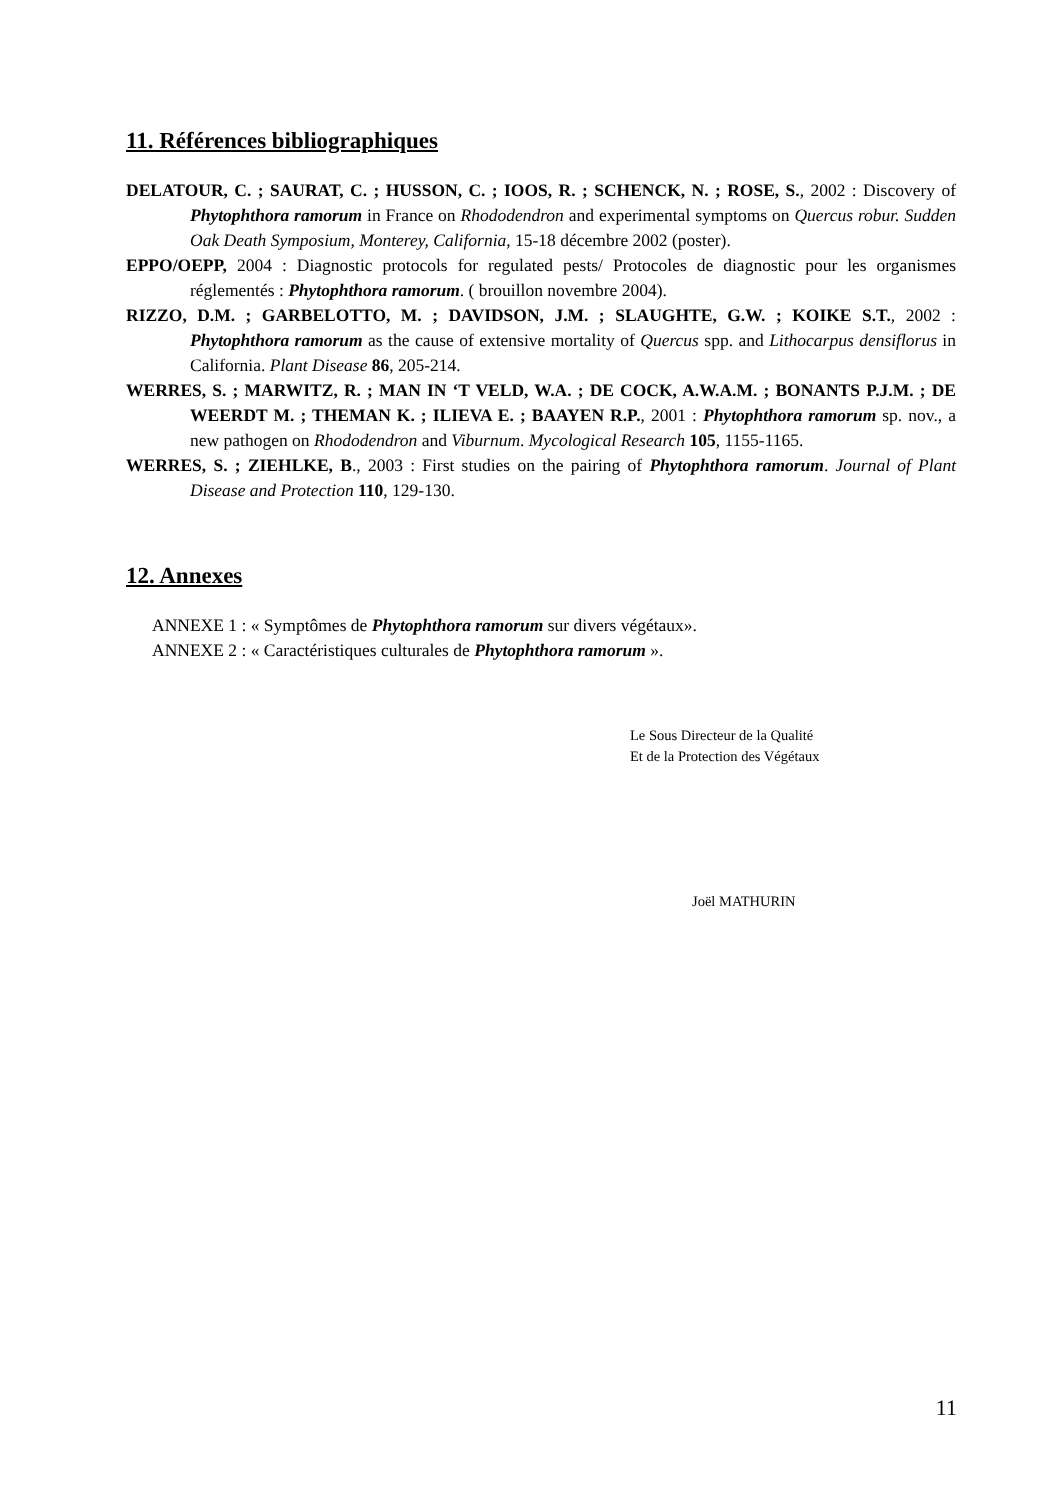11. Références bibliographiques
DELATOUR, C. ; SAURAT, C. ; HUSSON, C. ; IOOS, R. ; SCHENCK, N. ; ROSE, S., 2002 : Discovery of Phytophthora ramorum in France on Rhododendron and experimental symptoms on Quercus robur. Sudden Oak Death Symposium, Monterey, California, 15-18 décembre 2002 (poster).
EPPO/OEPP, 2004 : Diagnostic protocols for regulated pests/ Protocoles de diagnostic pour les organismes réglementés : Phytophthora ramorum. ( brouillon novembre 2004).
RIZZO, D.M. ; GARBELOTTO, M. ; DAVIDSON, J.M. ; SLAUGHTE, G.W. ; KOIKE S.T., 2002 : Phytophthora ramorum as the cause of extensive mortality of Quercus spp. and Lithocarpus densiflorus in California. Plant Disease 86, 205-214.
WERRES, S. ; MARWITZ, R. ; MAN IN ‘T VELD, W.A. ; DE COCK, A.W.A.M. ; BONANTS P.J.M. ; DE WEERDT M. ; THEMAN K. ; ILIEVA E. ; BAAYEN R.P., 2001 : Phytophthora ramorum sp. nov., a new pathogen on Rhododendron and Viburnum. Mycological Research 105, 1155-1165.
WERRES, S. ; ZIEHLKE, B., 2003 : First studies on the pairing of Phytophthora ramorum. Journal of Plant Disease and Protection 110, 129-130.
12. Annexes
ANNEXE 1 : « Symptômes de Phytophthora ramorum sur divers végétaux».
ANNEXE 2 : « Caractéristiques culturales de Phytophthora ramorum ».
Le Sous Directeur de la Qualité
Et de la Protection des Végétaux
Joël MATHURIN
11